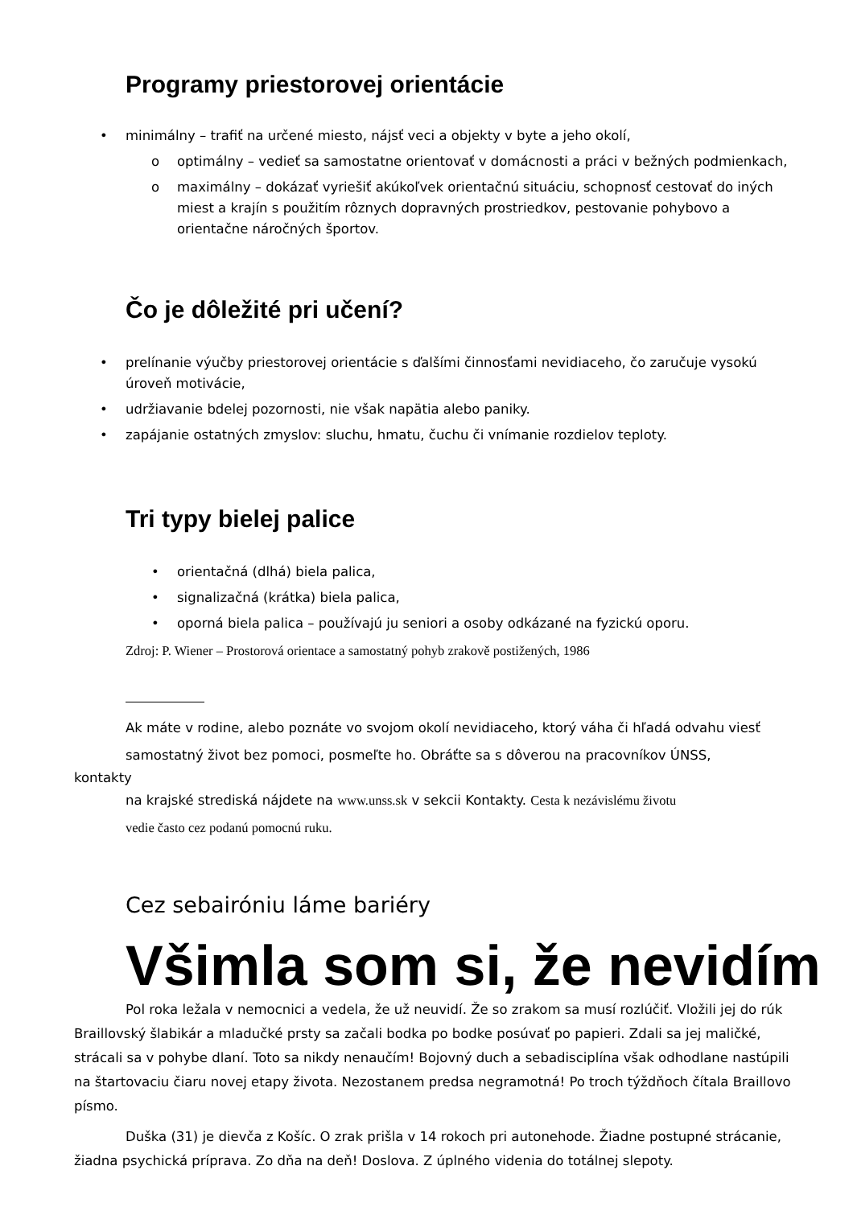Programy priestorovej orientácie
• minimálny – trafiť na určené miesto, nájsť veci a objekty v byte a jeho okolí,
o optimálny – vedieť sa samostatne orientovať v domácnosti a práci v bežných podmienkach,
o maximálny – dokázať vyriešiť akúkoľvek orientačnú situáciu, schopnosť cestovať do iných miest a krajín s použitím rôznych dopravných prostriedkov, pestovanie pohybovo a orientačne náročných športov.
Čo je dôležité pri učení?
• prelínanie výučby priestorovej orientácie s ďalšími činnosťami nevidiaceho, čo zaručuje vysokú úroveň motivácie,
• udržiavanie bdelej pozornosti, nie však napätia alebo paniky.
• zapájanie ostatných zmyslov: sluchu, hmatu, čuchu či vnímanie rozdielov teploty.
Tri typy bielej palice
• orientačná (dlhá) biela palica,
• signalizačná (krátka) biela palica,
• oporná biela palica – používajú ju seniori a osoby odkázané na fyzickú oporu.
Zdroj: P. Wiener – Prostorová orientace a samostatný pohyb zrakově postižených, 1986
Ak máte v rodine, alebo poznáte vo svojom okolí nevidiaceho, ktorý váha či hľadá odvahu viesť
samostatný život bez pomoci, posmeľte ho. Obráťte sa s dôverou na pracovníkov ÚNSS,
kontakty
na krajské strediská nájdete na www.unss.sk v sekcii Kontakty. Cesta k nezávislému životu
vedie často cez podanú pomocnú ruku.
Cez sebairóniu láme bariéry
Všimla som si, že nevidím
Pol roka ležala v nemocnici a vedela, že už neuvidí. Že so zrakom sa musí rozlúčiť. Vložili jej do rúk Braillovský šlabikár a mladučké prsty sa začali bodka po bodke posúvať po papieri. Zdali sa jej maličké, strácali sa v pohybe dlaní. Toto sa nikdy nenaučím! Bojovný duch a sebadisciplína však odhodlane nastúpili na štartovaciu čiaru novej etapy života. Nezostanem predsa negramotná! Po troch týždňoch čítala Braillovo písmo.
Duška (31) je dievča z Košíc. O zrak prišla v 14 rokoch pri autonehode. Žiadne postupné strácanie, žiadna psychická príprava. Zo dňa na deň! Doslova. Z úplného videnia do totálnej slepoty.